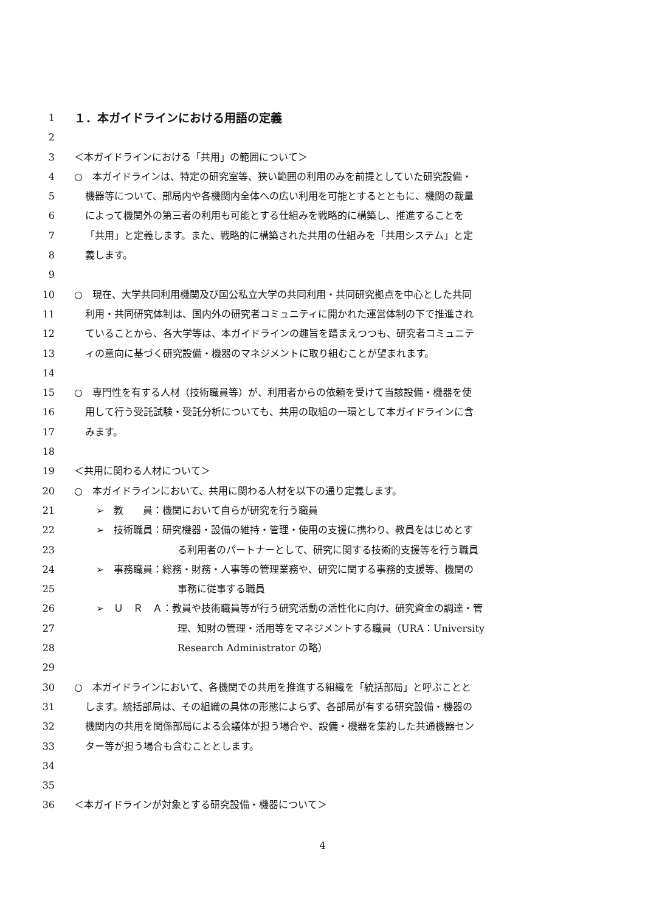1 １．本ガイドラインにおける用語の定義
2
3 ＜本ガイドラインにおける「共用」の範囲について＞
4 ○　本ガイドラインは、特定の研究室等、狭い範囲の利用のみを前提としていた研究設備・
5 機器等について、部局内や各機関内全体への広い利用を可能とするとともに、機関の裁量
6 によって機関外の第三者の利用も可能とする仕組みを戦略的に構築し、推進することを
7 「共用」と定義します。また、戦略的に構築された共用の仕組みを「共用システム」と定
8 義します。
9
10 ○　現在、大学共同利用機関及び国公私立大学の共同利用・共同研究拠点を中心とした共同
11 利用・共同研究体制は、国内外の研究者コミュニティに開かれた運営体制の下で推進され
12 ていることから、各大学等は、本ガイドラインの趣旨を踏まえつつも、研究者コミュニテ
13 ィの意向に基づく研究設備・機器のマネジメントに取り組むことが望まれます。
14
15 ○　専門性を有する人材（技術職員等）が、利用者からの依頼を受けて当該設備・機器を使
16 用して行う受託試験・受託分析についても、共用の取組の一環として本ガイドラインに含
17 みます。
18
19 ＜共用に関わる人材について＞
20 ○　本ガイドラインにおいて、共用に関わる人材を以下の通り定義します。
21 ➢　教　　員：機関において自らが研究を行う職員
22 ➢　技術職員：研究機器・設備の維持・管理・使用の支援に携わり、教員をはじめとす
23 る利用者のパートナーとして、研究に関する技術的支援等を行う職員
24 ➢　事務職員：総務・財務・人事等の管理業務や、研究に関する事務的支援等、機関の
25 事務に従事する職員
26 ➢　Ｕ　Ｒ　Ａ：教員や技術職員等が行う研究活動の活性化に向け、研究資金の調達・管
27 理、知財の管理・活用等をマネジメントする職員（URA：University
28 Research Administrator の略）
29
30 ○　本ガイドラインにおいて、各機関での共用を推進する組織を「統括部局」と呼ぶことと
31 します。統括部局は、その組織の具体の形態によらず、各部局が有する研究設備・機器の
32 機関内の共用を関係部局による会議体が担う場合や、設備・機器を集約した共通機器セン
33 ター等が担う場合も含むこととします。
34
35
36 ＜本ガイドラインが対象とする研究設備・機器について＞
4